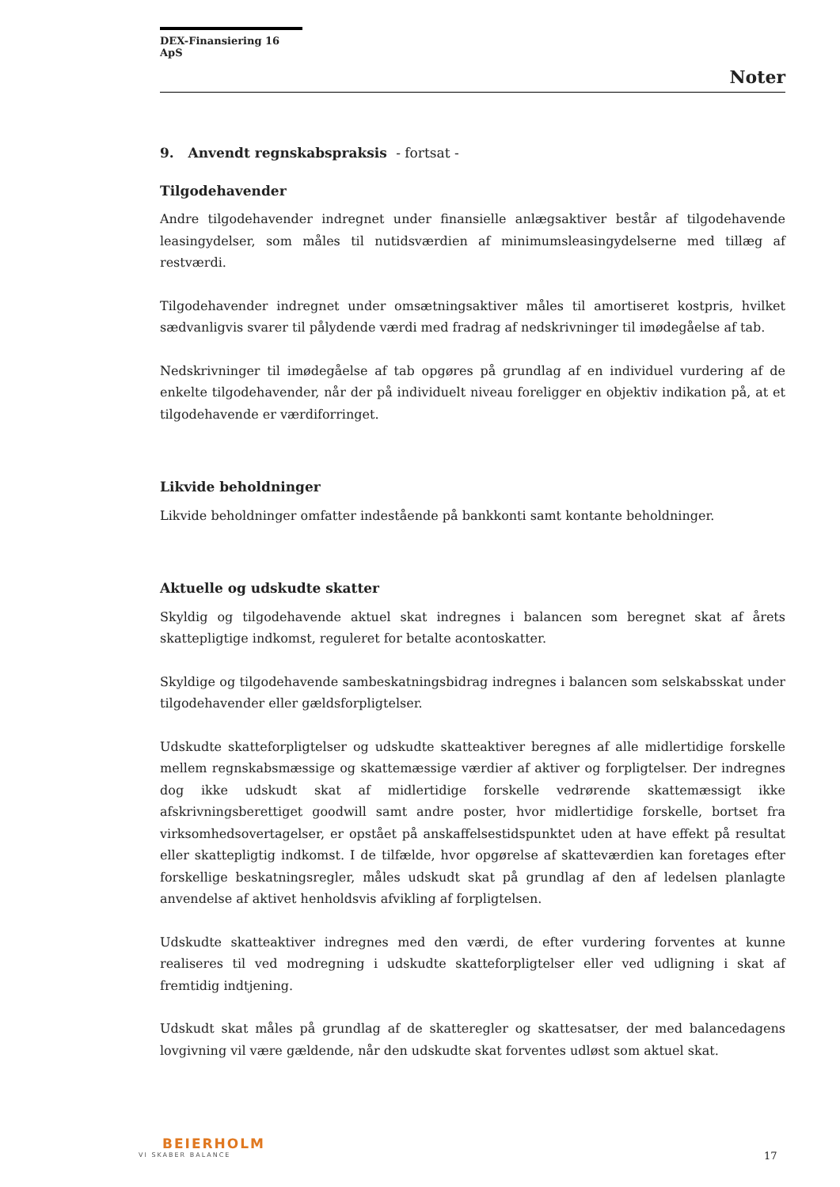DEX-Finansiering 16 ApS
Noter
9. Anvendt regnskabspraksis - fortsat -
Tilgodehavender
Andre tilgodehavender indregnet under finansielle anlægsaktiver består af tilgodehavende leasingydelser, som måles til nutidsværdien af minimumsleasingydelserne med tillæg af restværdi.
Tilgodehavender indregnet under omsætningsaktiver måles til amortiseret kostpris, hvilket sædvanligvis svarer til pålydende værdi med fradrag af nedskrivninger til imødegåelse af tab.
Nedskrivninger til imødegåelse af tab opgøres på grundlag af en individuel vurdering af de enkelte tilgodehavender, når der på individuelt niveau foreligger en objektiv indikation på, at et tilgodehavende er værdiforringet.
Likvide beholdninger
Likvide beholdninger omfatter indestående på bankkonti samt kontante beholdninger.
Aktuelle og udskudte skatter
Skyldig og tilgodehavende aktuel skat indregnes i balancen som beregnet skat af årets skattepligtige indkomst, reguleret for betalte acontoskatter.
Skyldige og tilgodehavende sambeskatningsbidrag indregnes i balancen som selskabsskat under tilgodehavender eller gældsforpligtelser.
Udskudte skatteforpligtelser og udskudte skatteaktiver beregnes af alle midlertidige forskelle mellem regnskabsmæssige og skattemæssige værdier af aktiver og forpligtelser. Der indregnes dog ikke udskudt skat af midlertidige forskelle vedrørende skattemæssigt ikke afskrivningsberettiget goodwill samt andre poster, hvor midlertidige forskelle, bortset fra virksomhedsovertagelser, er opstået på anskaffelsestidspunktet uden at have effekt på resultat eller skattepligtig indkomst. I de tilfælde, hvor opgørelse af skatteværdien kan foretages efter forskellige beskatningsregler, måles udskudt skat på grundlag af den af ledelsen planlagte anvendelse af aktivet henholdsvis afvikling af forpligtelsen.
Udskudte skatteaktiver indregnes med den værdi, de efter vurdering forventes at kunne realiseres til ved modregning i udskudte skatteforpligtelser eller ved udligning i skat af fremtidig indtjening.
Udskudt skat måles på grundlag af de skatteregler og skattesatser, der med balancedagens lovgivning vil være gældende, når den udskudte skat forventes udløst som aktuel skat.
BEIERHOLM
VI SKABER BALANCE
17